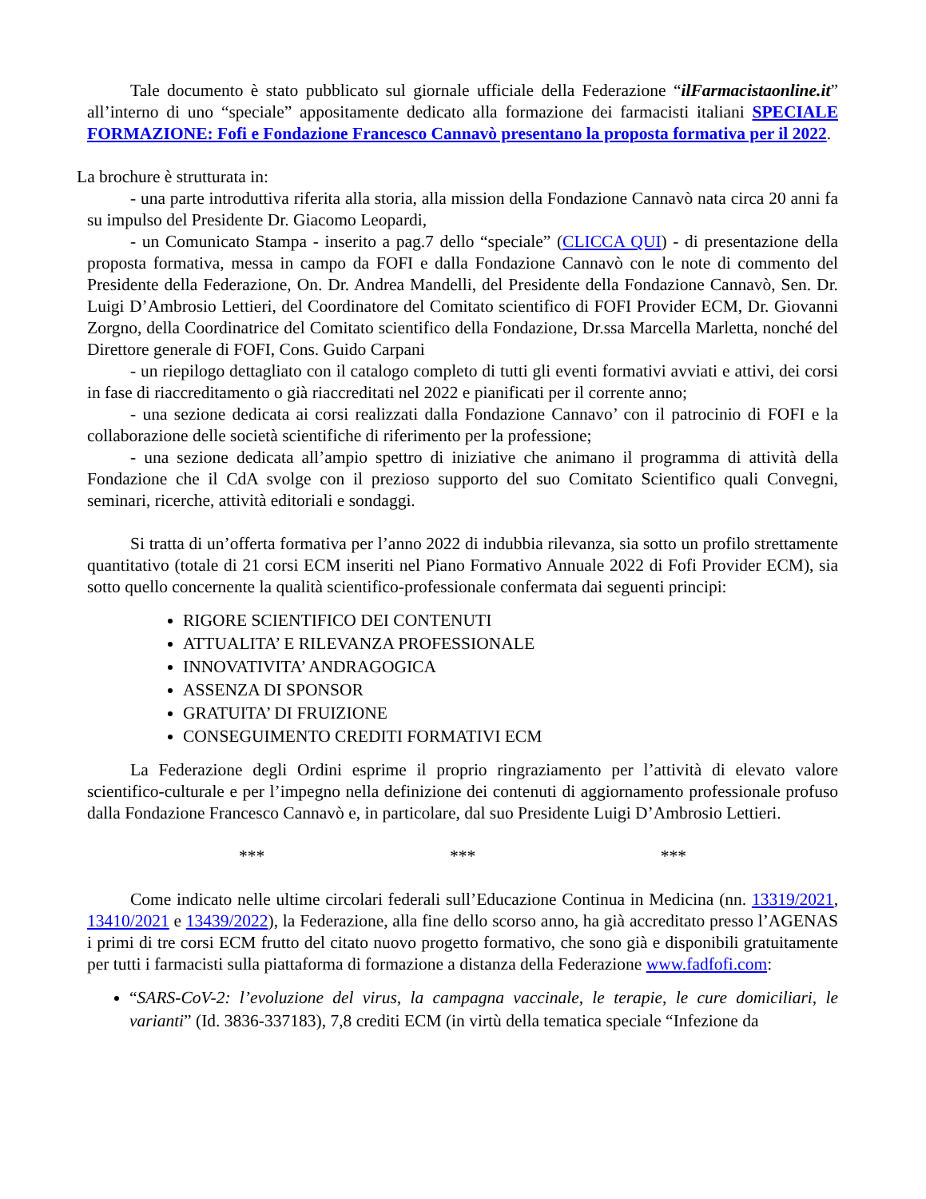Tale documento è stato pubblicato sul giornale ufficiale della Federazione “ilFarmacistaonline.it” all’interno di uno “speciale” appositamente dedicato alla formazione dei farmacisti italiani SPECIALE FORMAZIONE: Fofi e Fondazione Francesco Cannavò presentano la proposta formativa per il 2022.
La brochure è strutturata in:
- una parte introduttiva riferita alla storia, alla mission della Fondazione Cannavò nata circa 20 anni fa su impulso del Presidente Dr. Giacomo Leopardi,
- un Comunicato Stampa - inserito a pag.7 dello “speciale” (CLICCA QUI) - di presentazione della proposta formativa, messa in campo da FOFI e dalla Fondazione Cannavò con le note di commento del Presidente della Federazione, On. Dr. Andrea Mandelli, del Presidente della Fondazione Cannavò, Sen. Dr. Luigi D’Ambrosio Lettieri, del Coordinatore del Comitato scientifico di FOFI Provider ECM, Dr. Giovanni Zorgno, della Coordinatrice del Comitato scientifico della Fondazione, Dr.ssa Marcella Marletta, nonché del Direttore generale di FOFI, Cons. Guido Carpani
- un riepilogo dettagliato con il catalogo completo di tutti gli eventi formativi avviati e attivi, dei corsi in fase di riaccreditamento o già riaccreditati nel 2022 e pianificati per il corrente anno;
- una sezione dedicata ai corsi realizzati dalla Fondazione Cannavo’ con il patrocinio di FOFI e la collaborazione delle società scientifiche di riferimento per la professione;
- una sezione dedicata all’ampio spettro di iniziative che animano il programma di attività della Fondazione che il CdA svolge con il prezioso supporto del suo Comitato Scientifico quali Convegni, seminari, ricerche, attività editoriali e sondaggi.
Si tratta di un’offerta formativa per l’anno 2022 di indubbia rilevanza, sia sotto un profilo strettamente quantitativo (totale di 21 corsi ECM inseriti nel Piano Formativo Annuale 2022 di Fofi Provider ECM), sia sotto quello concernente la qualità scientifico-professionale confermata dai seguenti principi:
RIGORE SCIENTIFICO DEI CONTENUTI
ATTUALITA’ E RILEVANZA PROFESSIONALE
INNOVATIVITA’ ANDRAGOGICA
ASSENZA DI SPONSOR
GRATUITA’ DI FRUIZIONE
CONSEGUIMENTO CREDITI FORMATIVI ECM
La Federazione degli Ordini esprime il proprio ringraziamento per l’attività di elevato valore scientifico-culturale e per l’impegno nella definizione dei contenuti di aggiornamento professionale profuso dalla Fondazione Francesco Cannavò e, in particolare, dal suo Presidente Luigi D’Ambrosio Lettieri.
*** *** ***
Come indicato nelle ultime circolari federali sull’Educazione Continua in Medicina (nn. 13319/2021, 13410/2021 e 13439/2022), la Federazione, alla fine dello scorso anno, ha già accreditato presso l’AGENAS i primi di tre corsi ECM frutto del citato nuovo progetto formativo, che sono già e disponibili gratuitamente per tutti i farmacisti sulla piattaforma di formazione a distanza della Federazione www.fadfofi.com:
“SARS-CoV-2: l’evoluzione del virus, la campagna vaccinale, le terapie, le cure domiciliari, le varianti” (Id. 3836-337183), 7,8 crediti ECM (in virtù della tematica speciale “Infezione da